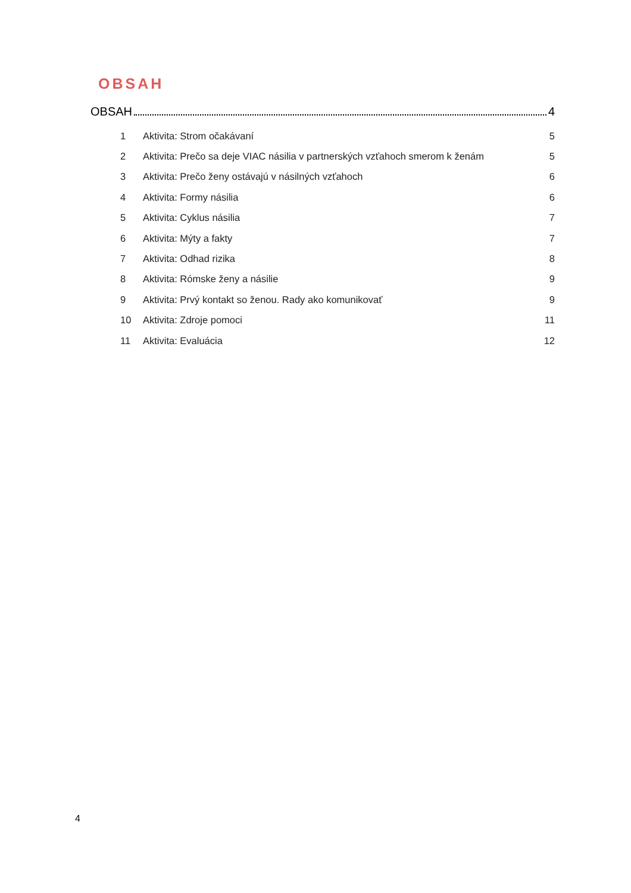OBSAH
OBSAH 4
1 Aktivita: Strom očakávaní 5
2 Aktivita: Prečo sa deje VIAC násilia v partnerských vzťahoch smerom k ženám 5
3 Aktivita: Prečo ženy ostávajú v násilných vzťahoch 6
4 Aktivita: Formy násilia 6
5 Aktivita: Cyklus násilia 7
6 Aktivita: Mýty a fakty 7
7 Aktivita: Odhad rizika 8
8 Aktivita: Rómske ženy a násilie 9
9 Aktivita: Prvý kontakt so ženou. Rady ako komunikovať 9
10 Aktivita: Zdroje pomoci 11
11 Aktivita: Evaluácia 12
4